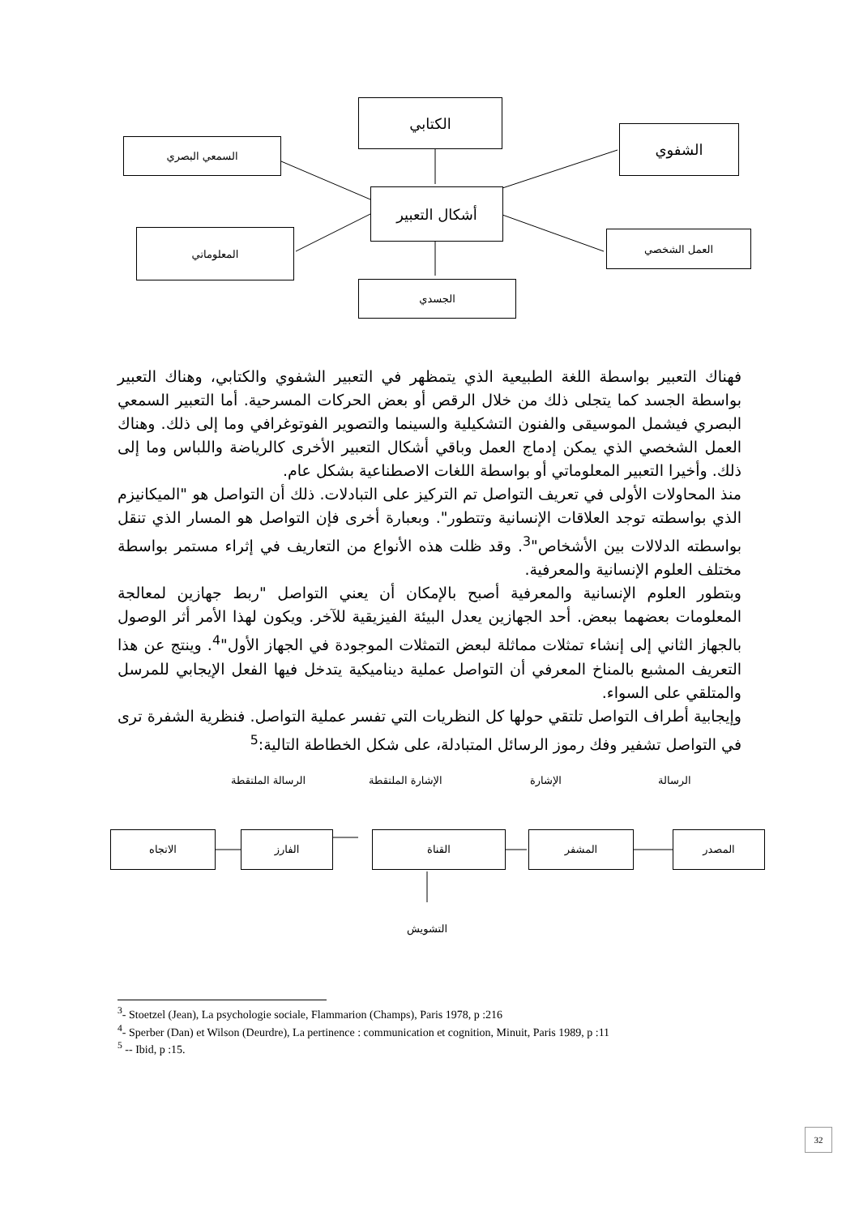الكتابي
السمعي البصري
الشفوي
أشكال التعبير
المعلوماتي العمل الشخصي
الجسدي
فهناك التعبير بواسطة اللغة الطبيعية الذي يتمظهر في التعبير الشفوي والكتابي، وهناك التعبير بواسطة الجسد كما يتجلى ذلك من خلال الرقص أو بعض الحركات المسرحية. أما التعبير السمعي البصري فيشمل الموسيقى والفنون التشكيلية والسينما والتصوير الفوتوغرافي وما إلى ذلك. وهناك العمل الشخصي الذي يمكن إدماج العمل وباقي أشكال التعبير الأخرى كالرياضة واللباس وما إلى ذلك. وأخيرا التعبير المعلوماتي أو بواسطة اللغات الاصطناعية بشكل عام.
منذ المحاولات الأولى في تعريف التواصل تم التركيز على التبادلات. ذلك أن التواصل هو "الميكانيزم الذي بواسطته توجد العلاقات الإنسانية وتتطور". وبعبارة أخرى فإن التواصل هو المسار الذي تنقل بواسطته الدلالات بين الأشخاص"<sup>3</sup>. وقد ظلت هذه الأنواع من التعاريف في إثراء مستمر بواسطة مختلف العلوم الإنسانية والمعرفية.
وبتطور العلوم الإنسانية والمعرفية أصبح بالإمكان أن يعني التواصل "ربط جهازين لمعالجة المعلومات بعضهما ببعض. أحد الجهازين يعدل البيئة الفيزيقية للآخر. ويكون لهذا الأمر أثر الوصول بالجهاز الثاني إلى إنشاء تمثلات مماثلة لبعض التمثلات الموجودة في الجهاز الأول"<sup>4</sup>. وينتج عن هذا التعريف المشبع بالمناخ المعرفي أن التواصل عملية ديناميكية يتدخل فيها الفعل الإيجابي للمرسل والمتلقي على السواء.
وإيجابية أطراف التواصل تلتقي حولها كل النظريات التي تفسر عملية التواصل. فنظرية الشفرة ترى في التواصل تشفير وفك رموز الرسائل المتبادلة، على شكل الخطاطة التالية:<sup>5</sup>
الرسالة
الإشارة
الإشارة الملتقطة
الرسالة الملتقطة
المصدر
المشفر
القناة
الفارز
الاتجاه
التشويش
<sup>3</sup>- Stoetzel (Jean), La psychologie sociale, Flammarion (Champs), Paris 1978, p :216
<sup>4</sup>- Sperber (Dan) et Wilson (Deurdre), La pertinence : communication et cognition, Minuit, Paris 1989, p :11
<sup>5</sup> -- Ibid, p :15.
32